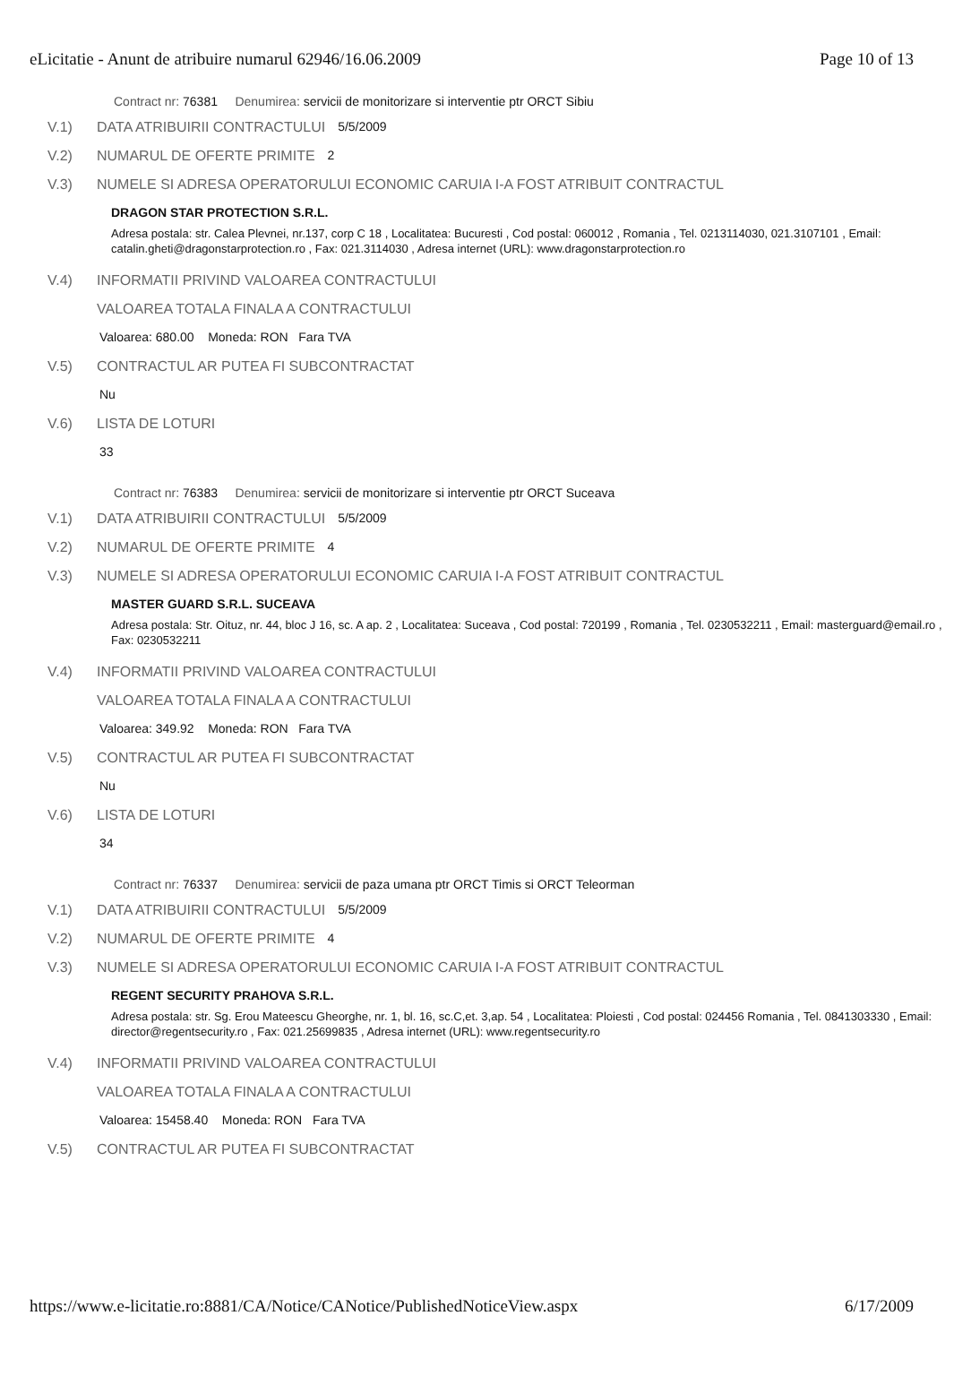eLicitatie - Anunt de atribuire numarul 62946/16.06.2009 Page 10 of 13
Contract nr: 76381 Denumirea: servicii de monitorizare si interventie ptr ORCT Sibiu
V.1) DATA ATRIBUIRII CONTRACTULUI 5/5/2009
V.2) NUMARUL DE OFERTE PRIMITE 2
V.3) NUMELE SI ADRESA OPERATORULUI ECONOMIC CARUIA I-A FOST ATRIBUIT CONTRACTUL
DRAGON STAR PROTECTION S.R.L.
Adresa postala: str. Calea Plevnei, nr.137, corp C 18 , Localitatea: Bucuresti , Cod postal: 060012 , Romania , Tel. 0213114030, 021.3107101 , Email: catalin.gheti@dragonstarprotection.ro , Fax: 021.3114030 , Adresa internet (URL): www.dragonstarprotection.ro
V.4) INFORMATII PRIVIND VALOAREA CONTRACTULUI
VALOAREA TOTALA FINALA A CONTRACTULUI
Valoarea: 680.00 Moneda: RON Fara TVA
V.5) CONTRACTUL AR PUTEA FI SUBCONTRACTAT
Nu
V.6) LISTA DE LOTURI
33
Contract nr: 76383 Denumirea: servicii de monitorizare si interventie ptr ORCT Suceava
V.1) DATA ATRIBUIRII CONTRACTULUI 5/5/2009
V.2) NUMARUL DE OFERTE PRIMITE 4
V.3) NUMELE SI ADRESA OPERATORULUI ECONOMIC CARUIA I-A FOST ATRIBUIT CONTRACTUL
MASTER GUARD S.R.L. SUCEAVA
Adresa postala: Str. Oituz, nr. 44, bloc J 16, sc. A ap. 2 , Localitatea: Suceava , Cod postal: 720199 , Romania , Tel. 0230532211 , Email: masterguard@email.ro , Fax: 0230532211
V.4) INFORMATII PRIVIND VALOAREA CONTRACTULUI
VALOAREA TOTALA FINALA A CONTRACTULUI
Valoarea: 349.92 Moneda: RON Fara TVA
V.5) CONTRACTUL AR PUTEA FI SUBCONTRACTAT
Nu
V.6) LISTA DE LOTURI
34
Contract nr: 76337 Denumirea: servicii de paza umana ptr ORCT Timis si ORCT Teleorman
V.1) DATA ATRIBUIRII CONTRACTULUI 5/5/2009
V.2) NUMARUL DE OFERTE PRIMITE 4
V.3) NUMELE SI ADRESA OPERATORULUI ECONOMIC CARUIA I-A FOST ATRIBUIT CONTRACTUL
REGENT SECURITY PRAHOVA S.R.L.
Adresa postala: str. Sg. Erou Mateescu Gheorghe, nr. 1, bl. 16, sc.C,et. 3,ap. 54 , Localitatea: Ploiesti , Cod postal: 024456 Romania , Tel. 0841303330 , Email: director@regentsecurity.ro , Fax: 021.25699835 , Adresa internet (URL): www.regentsecurity.ro
V.4) INFORMATII PRIVIND VALOAREA CONTRACTULUI
VALOAREA TOTALA FINALA A CONTRACTULUI
Valoarea: 15458.40 Moneda: RON Fara TVA
V.5) CONTRACTUL AR PUTEA FI SUBCONTRACTAT
https://www.e-licitatie.ro:8881/CA/Notice/CANotice/PublishedNoticeView.aspx 6/17/2009